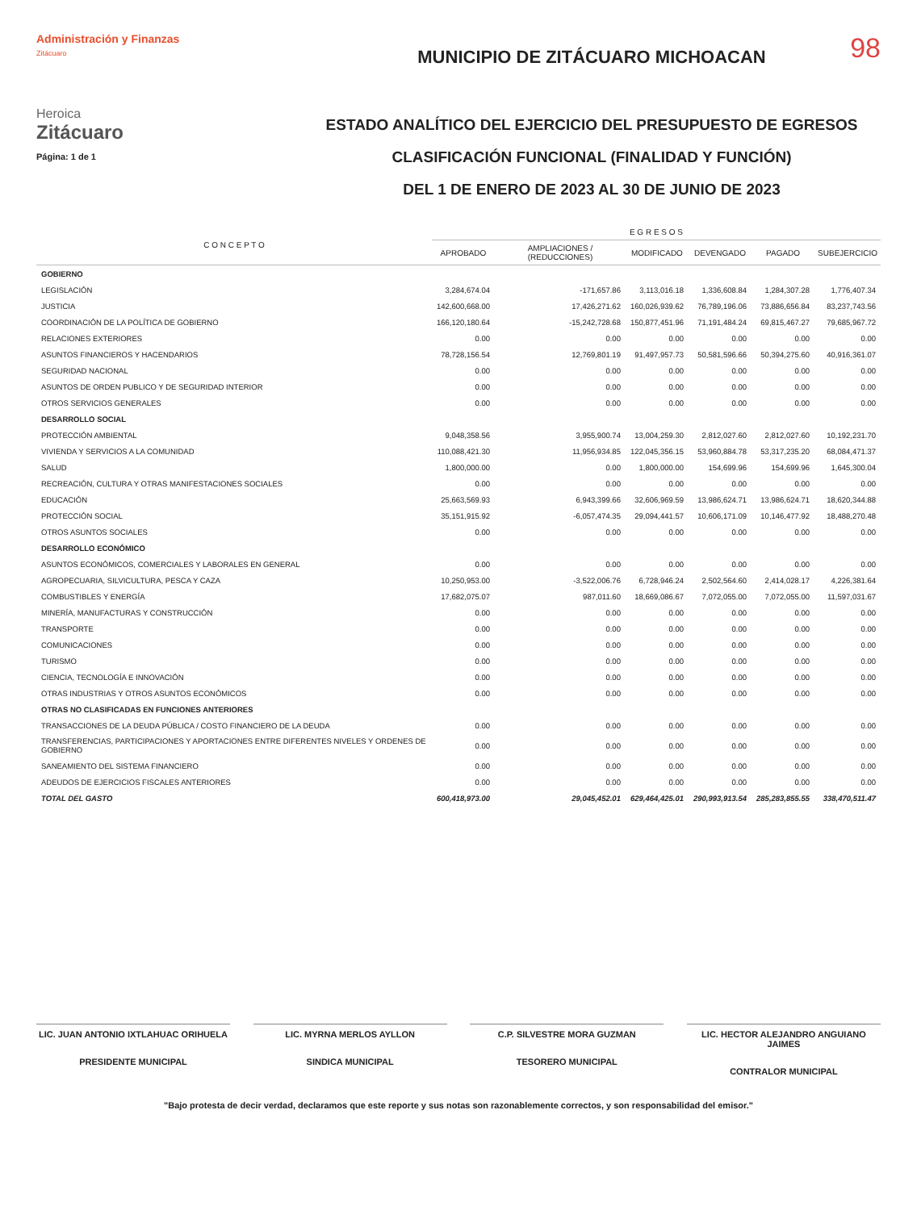98
Administración y Finanzas
Zitácuaro
Heroica
Zitácuaro
Página: 1 de 1
MUNICIPIO DE ZITÁCUARO MICHOACAN
ESTADO ANALÍTICO DEL EJERCICIO DEL PRESUPUESTO DE EGRESOS
CLASIFICACIÓN FUNCIONAL (FINALIDAD Y FUNCIÓN)
DEL 1 DE ENERO DE 2023 AL 30 DE JUNIO DE 2023
| C O N C E P T O | E G R E S O S | | | | | |
| --- | --- | --- | --- | --- | --- | --- |
| | APROBADO | AMPLIACIONES / (REDUCCIONES) | MODIFICADO | DEVENGADO | PAGADO | SUBEJERCICIO |
| GOBIERNO | | | | | | |
| LEGISLACIÓN | 3,284,674.04 | -171,657.86 | 3,113,016.18 | 1,336,608.84 | 1,284,307.28 | 1,776,407.34 |
| JUSTICIA | 142,600,668.00 | 17,426,271.62 | 160,026,939.62 | 76,789,196.06 | 73,886,656.84 | 83,237,743.56 |
| COORDINACIÓN DE LA POLÍTICA DE GOBIERNO | 166,120,180.64 | -15,242,728.68 | 150,877,451.96 | 71,191,484.24 | 69,815,467.27 | 79,685,967.72 |
| RELACIONES EXTERIORES | 0.00 | 0.00 | 0.00 | 0.00 | 0.00 | 0.00 |
| ASUNTOS FINANCIEROS Y HACENDARIOS | 78,728,156.54 | 12,769,801.19 | 91,497,957.73 | 50,581,596.66 | 50,394,275.60 | 40,916,361.07 |
| SEGURIDAD NACIONAL | 0.00 | 0.00 | 0.00 | 0.00 | 0.00 | 0.00 |
| ASUNTOS DE ORDEN PUBLICO Y DE SEGURIDAD INTERIOR | 0.00 | 0.00 | 0.00 | 0.00 | 0.00 | 0.00 |
| OTROS SERVICIOS GENERALES | 0.00 | 0.00 | 0.00 | 0.00 | 0.00 | 0.00 |
| DESARROLLO SOCIAL | | | | | | |
| PROTECCIÓN AMBIENTAL | 9,048,358.56 | 3,955,900.74 | 13,004,259.30 | 2,812,027.60 | 2,812,027.60 | 10,192,231.70 |
| VIVIENDA Y SERVICIOS A LA COMUNIDAD | 110,088,421.30 | 11,956,934.85 | 122,045,356.15 | 53,960,884.78 | 53,317,235.20 | 68,084,471.37 |
| SALUD | 1,800,000.00 | 0.00 | 1,800,000.00 | 154,699.96 | 154,699.96 | 1,645,300.04 |
| RECREACIÓN, CULTURA Y OTRAS MANIFESTACIONES SOCIALES | 0.00 | 0.00 | 0.00 | 0.00 | 0.00 | 0.00 |
| EDUCACIÓN | 25,663,569.93 | 6,943,399.66 | 32,606,969.59 | 13,986,624.71 | 13,986,624.71 | 18,620,344.88 |
| PROTECCIÓN SOCIAL | 35,151,915.92 | -6,057,474.35 | 29,094,441.57 | 10,606,171.09 | 10,146,477.92 | 18,488,270.48 |
| OTROS ASUNTOS SOCIALES | 0.00 | 0.00 | 0.00 | 0.00 | 0.00 | 0.00 |
| DESARROLLO ECONÓMICO | | | | | | |
| ASUNTOS ECONÓMICOS, COMERCIALES Y LABORALES EN GENERAL | 0.00 | 0.00 | 0.00 | 0.00 | 0.00 | 0.00 |
| AGROPECUARIA, SILVICULTURA, PESCA Y CAZA | 10,250,953.00 | -3,522,006.76 | 6,728,946.24 | 2,502,564.60 | 2,414,028.17 | 4,226,381.64 |
| COMBUSTIBLES Y ENERGÍA | 17,682,075.07 | 987,011.60 | 18,669,086.67 | 7,072,055.00 | 7,072,055.00 | 11,597,031.67 |
| MINERÍA, MANUFACTURAS Y CONSTRUCCIÓN | 0.00 | 0.00 | 0.00 | 0.00 | 0.00 | 0.00 |
| TRANSPORTE | 0.00 | 0.00 | 0.00 | 0.00 | 0.00 | 0.00 |
| COMUNICACIONES | 0.00 | 0.00 | 0.00 | 0.00 | 0.00 | 0.00 |
| TURISMO | 0.00 | 0.00 | 0.00 | 0.00 | 0.00 | 0.00 |
| CIENCIA, TECNOLOGÍA E INNOVACIÓN | 0.00 | 0.00 | 0.00 | 0.00 | 0.00 | 0.00 |
| OTRAS INDUSTRIAS Y OTROS ASUNTOS ECONÓMICOS | 0.00 | 0.00 | 0.00 | 0.00 | 0.00 | 0.00 |
| OTRAS NO CLASIFICADAS EN FUNCIONES ANTERIORES | | | | | | |
| TRANSACCIONES DE LA DEUDA PÚBLICA / COSTO FINANCIERO DE LA DEUDA | 0.00 | 0.00 | 0.00 | 0.00 | 0.00 | 0.00 |
| TRANSFERENCIAS, PARTICIPACIONES Y APORTACIONES ENTRE DIFERENTES NIVELES Y ORDENES DE GOBIERNO | 0.00 | 0.00 | 0.00 | 0.00 | 0.00 | 0.00 |
| SANEAMIENTO DEL SISTEMA FINANCIERO | 0.00 | 0.00 | 0.00 | 0.00 | 0.00 | 0.00 |
| ADEUDOS DE EJERCICIOS FISCALES ANTERIORES | 0.00 | 0.00 | 0.00 | 0.00 | 0.00 | 0.00 |
| TOTAL DEL GASTO | 600,418,973.00 | 29,045,452.01 | 629,464,425.01 | 290,993,913.54 | 285,283,855.55 | 338,470,511.47 |
LIC. JUAN ANTONIO IXTLAHUAC ORIHUELA
PRESIDENTE MUNICIPAL
LIC. MYRNA MERLOS AYLLON
SINDICA MUNICIPAL
C.P. SILVESTRE MORA GUZMAN
TESORERO MUNICIPAL
LIC. HECTOR ALEJANDRO ANGUIANO JAIMES
CONTRALOR MUNICIPAL
"Bajo protesta de decir verdad, declaramos que este reporte y sus notas son razonablemente correctos, y son responsabilidad del emisor."